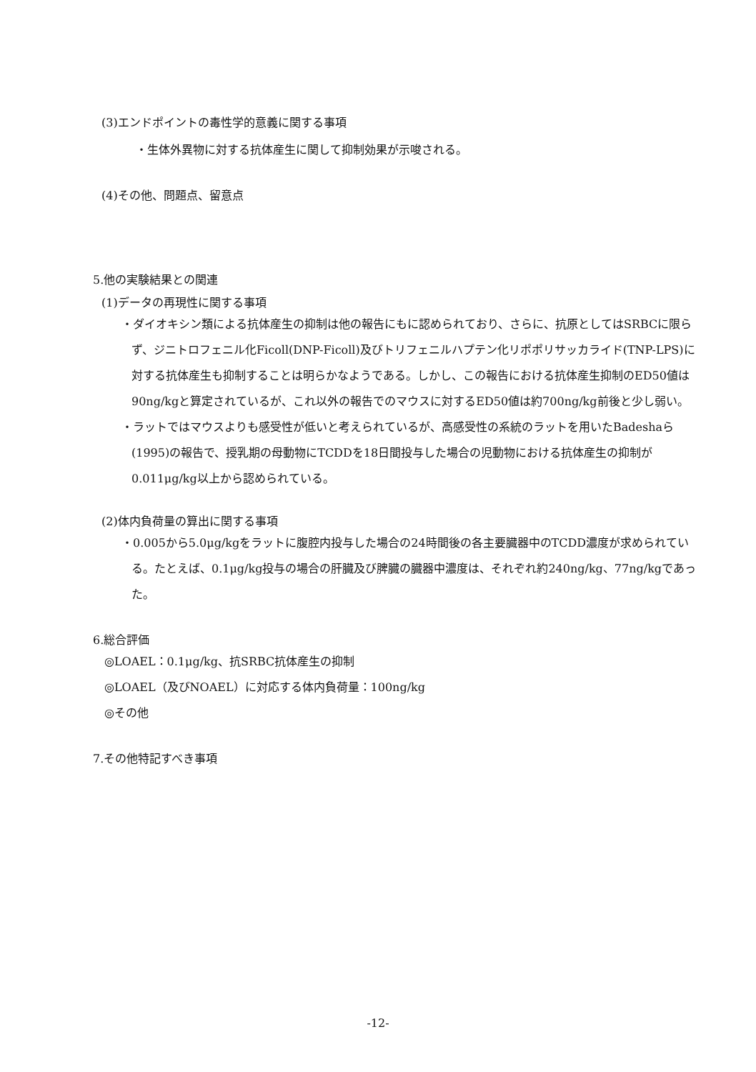(3)エンドポイントの毒性学的意義に関する事項
・生体外異物に対する抗体産生に関して抑制効果が示唆される。
(4)その他、問題点、留意点
5.他の実験結果との関連
(1)データの再現性に関する事項
・ダイオキシン類による抗体産生の抑制は他の報告にもに認められており、さらに、抗原としてはSRBCに限らず、ジニトロフェニル化Ficoll(DNP-Ficoll)及びトリフェニルハプテン化リポポリサッカライド(TNP-LPS)に対する抗体産生も抑制することは明らかなようである。しかし、この報告における抗体産生抑制のED50値は90ng/kgと算定されているが、これ以外の報告でのマウスに対するED50値は約700ng/kg前後と少し弱い。
・ラットではマウスよりも感受性が低いと考えられているが、高感受性の系統のラットを用いたBadeshaら(1995)の報告で、授乳期の母動物にTCDDを18日間投与した場合の児動物における抗体産生の抑制が0.011μg/kg以上から認められている。
(2)体内負荷量の算出に関する事項
・0.005から5.0μg/kgをラットに腹腔内投与した場合の24時間後の各主要臓器中のTCDD濃度が求められている。たとえば、0.1μg/kg投与の場合の肝臓及び脾臓の臓器中濃度は、それぞれ約240ng/kg、77ng/kgであった。
6.総合評価
◎LOAEL：0.1μg/kg、抗SRBC抗体産生の抑制
◎LOAEL（及びNOAEL）に対応する体内負荷量：100ng/kg
◎その他
7.その他特記すべき事項
-12-